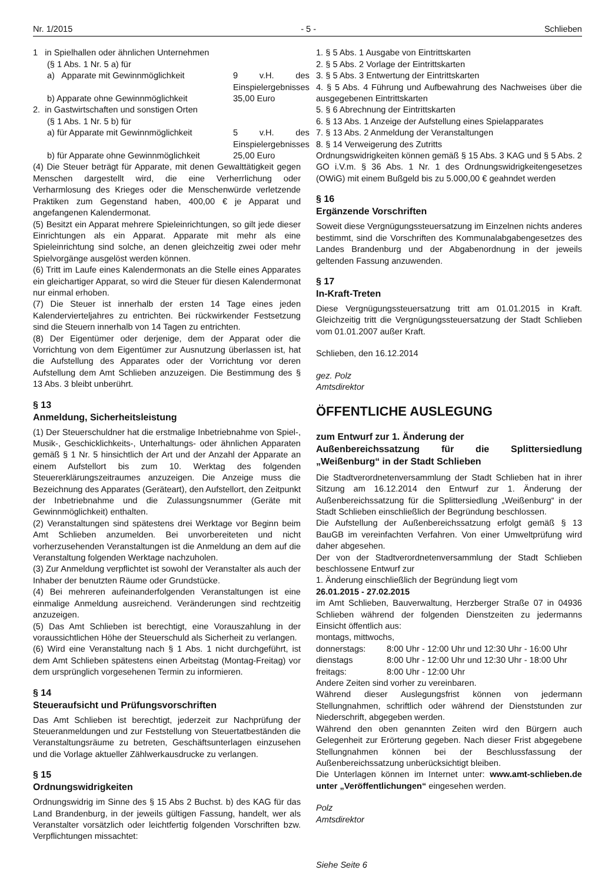Nr. 1/2015 - 5 - Schlieben
1 in Spielhallen oder ähnlichen Unternehmen
(§ 1 Abs. 1 Nr. 5 a) für
a) Apparate mit Gewinnmöglichkeit 9 v.H. des Einspielergebnisses
b) Apparate ohne Gewinnmöglichkeit 35,00 Euro
2. in Gastwirtschaften und sonstigen Orten
(§ 1 Abs. 1 Nr. 5 b) für
a) für Apparate mit Gewinnmöglichkeit 5 v.H. des Einspielergebnisses
b) für Apparate ohne Gewinnmöglichkeit 25,00 Euro
(4) Die Steuer beträgt für Apparate, mit denen Gewalttätigkeit gegen Menschen dargestellt wird, die eine Verherrlichung oder Verharmlosung des Krieges oder die Menschenwürde verletzende Praktiken zum Gegenstand haben, 400,00 € je Apparat und angefangenen Kalendermonat.
(5) Besitzt ein Apparat mehrere Spieleinrichtungen, so gilt jede dieser Einrichtungen als ein Apparat. Apparate mit mehr als eine Spieleinrichtung sind solche, an denen gleichzeitig zwei oder mehr Spielvorgänge ausgelöst werden können.
(6) Tritt im Laufe eines Kalendermonats an die Stelle eines Apparates ein gleichartiger Apparat, so wird die Steuer für diesen Kalendermonat nur einmal erhoben.
(7) Die Steuer ist innerhalb der ersten 14 Tage eines jeden Kalendervierteljahres zu entrichten. Bei rückwirkender Festsetzung sind die Steuern innerhalb von 14 Tagen zu entrichten.
(8) Der Eigentümer oder derjenige, dem der Apparat oder die Vorrichtung von dem Eigentümer zur Ausnutzung überlassen ist, hat die Aufstellung des Apparates oder der Vorrichtung vor deren Aufstellung dem Amt Schlieben anzuzeigen. Die Bestimmung des § 13 Abs. 3 bleibt unberührt.
§ 13
Anmeldung, Sicherheitsleistung
(1) Der Steuerschuldner hat die erstmalige Inbetriebnahme von Spiel-, Musik-, Geschicklichkeits-, Unterhaltungs- oder ähnlichen Apparaten gemäß § 1 Nr. 5 hinsichtlich der Art und der Anzahl der Apparate an einem Aufstellort bis zum 10. Werktag des folgenden Steuererklärungszeitraumes anzuzeigen. Die Anzeige muss die Bezeichnung des Apparates (Geräteart), den Aufstellort, den Zeitpunkt der Inbetriebnahme und die Zulassungsnummer (Geräte mit Gewinnmöglichkeit) enthalten.
(2) Veranstaltungen sind spätestens drei Werktage vor Beginn beim Amt Schlieben anzumelden. Bei unvorbereiteten und nicht vorherzusehenden Veranstaltungen ist die Anmeldung an dem auf die Veranstaltung folgenden Werktage nachzuholen.
(3) Zur Anmeldung verpflichtet ist sowohl der Veranstalter als auch der Inhaber der benutzten Räume oder Grundstücke.
(4) Bei mehreren aufeinanderfolgenden Veranstaltungen ist eine einmalige Anmeldung ausreichend. Veränderungen sind rechtzeitig anzuzeigen.
(5) Das Amt Schlieben ist berechtigt, eine Vorauszahlung in der voraussichtlichen Höhe der Steuerschuld als Sicherheit zu verlangen.
(6) Wird eine Veranstaltung nach § 1 Abs. 1 nicht durchgeführt, ist dem Amt Schlieben spätestens einen Arbeitstag (Montag-Freitag) vor dem ursprünglich vorgesehenen Termin zu informieren.
§ 14
Steueraufsicht und Prüfungsvorschriften
Das Amt Schlieben ist berechtigt, jederzeit zur Nachprüfung der Steueranmeldungen und zur Feststellung von Steuertatbeständen die Veranstaltungsräume zu betreten, Geschäftsunterlagen einzusehen und die Vorlage aktueller Zählwerkausdrucke zu verlangen.
§ 15
Ordnungswidrigkeiten
Ordnungswidrig im Sinne des § 15 Abs 2 Buchst. b) des KAG für das Land Brandenburg, in der jeweils gültigen Fassung, handelt, wer als Veranstalter vorsätzlich oder leichtfertig folgenden Vorschriften bzw. Verpflichtungen missachtet:
1. § 5 Abs. 1 Ausgabe von Eintrittskarten
2. § 5 Abs. 2 Vorlage der Eintrittskarten
3. § 5 Abs. 3 Entwertung der Eintrittskarten
4. § 5 Abs. 4 Führung und Aufbewahrung des Nachweises über die ausgegebenen Eintrittskarten
5. § 6 Abrechnung der Eintrittskarten
6. § 13 Abs. 1 Anzeige der Aufstellung eines Spielapparates
7. § 13 Abs. 2 Anmeldung der Veranstaltungen
8. § 14 Verweigerung des Zutritts
Ordnungswidrigkeiten können gemäß § 15 Abs. 3 KAG und § 5 Abs. 2 GO i.V.m. § 36 Abs. 1 Nr. 1 des Ordnungswidrigkeitengesetzes (OWiG) mit einem Bußgeld bis zu 5.000,00 € geahndet werden
§ 16
Ergänzende Vorschriften
Soweit diese Vergnügungssteuersatzung im Einzelnen nichts anderes bestimmt, sind die Vorschriften des Kommunalabgabengesetzes des Landes Brandenburg und der Abgabenordnung in der jeweils geltenden Fassung anzuwenden.
§ 17
In-Kraft-Treten
Diese Vergnügungssteuersatzung tritt am 01.01.2015 in Kraft. Gleichzeitig tritt die Vergnügungssteuersatzung der Stadt Schlieben vom 01.01.2007 außer Kraft.
Schlieben, den 16.12.2014
gez. Polz
Amtsdirektor
ÖFFENTLICHE AUSLEGUNG
zum Entwurf zur 1. Änderung der
Außenbereichssatzung für die Splittersiedlung „Weißenburg“ in der Stadt Schlieben
Die Stadtverordnetenversammlung der Stadt Schlieben hat in ihrer Sitzung am 16.12.2014 den Entwurf zur 1. Änderung der Außenbereichssatzung für die Splittersiedlung „Weißenburg“ in der Stadt Schlieben einschließlich der Begründung beschlossen.
Die Aufstellung der Außenbereichssatzung erfolgt gemäß § 13 BauGB im vereinfachten Verfahren. Von einer Umweltprüfung wird daher abgesehen.
Der von der Stadtverordnetenversammlung der Stadt Schlieben beschlossene Entwurf zur
1. Änderung einschließlich der Begründung liegt vom
26.01.2015 - 27.02.2015
im Amt Schlieben, Bauverwaltung, Herzberger Straße 07 in 04936 Schlieben während der folgenden Dienstzeiten zu jedermanns Einsicht öffentlich aus:
montags, mittwochs,
donnerstags: 8:00 Uhr - 12:00 Uhr und 12:30 Uhr - 16:00 Uhr
dienstags 8:00 Uhr - 12:00 Uhr und 12:30 Uhr - 18:00 Uhr
freitags: 8:00 Uhr - 12:00 Uhr
Andere Zeiten sind vorher zu vereinbaren.
Während dieser Auslegungsfrist können von jedermann Stellungnahmen, schriftlich oder während der Dienststunden zur Niederschrift, abgegeben werden.
Während den oben genannten Zeiten wird den Bürgern auch Gelegenheit zur Erörterung gegeben. Nach dieser Frist abgegebene Stellungnahmen können bei der Beschlussfassung der Außenbereichssatzung unberücksichtigt bleiben.
Die Unterlagen können im Internet unter: www.amt-schlieben.de unter „Veröffentlichungen“ eingesehen werden.
Polz
Amtsdirektor
Siehe Seite 6